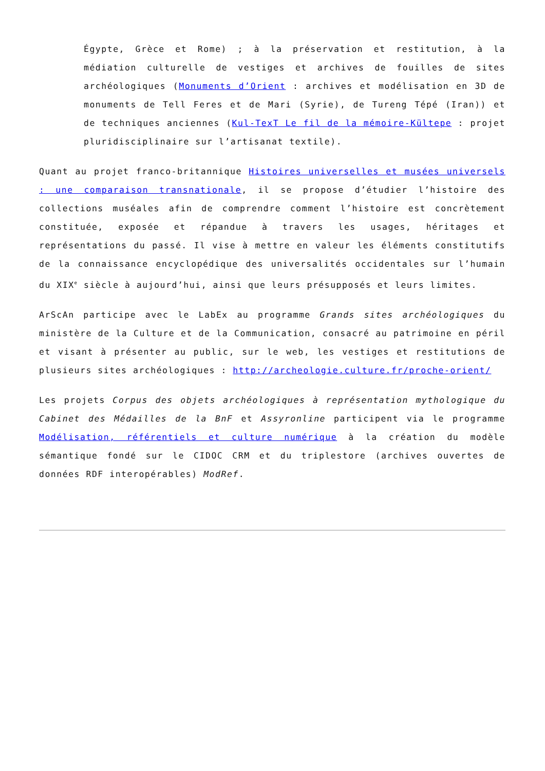Égypte, Grèce et Rome) ; à la préservation et restitution, à la médiation culturelle de vestiges et archives de fouilles de sites archéologiques (Monuments d’Orient : archives et modélisation en 3D de monuments de Tell Feres et de Mari (Syrie), de Tureng Tépé (Iran)) et de techniques anciennes (Kul-TexT Le fil de la mémoire-Kültepe : projet pluridisciplinaire sur l’artisanat textile).
Quant au projet franco-britannique Histoires universelles et musées universels : une comparaison transnationale, il se propose d’étudier l’histoire des collections muséales afin de comprendre comment l’histoire est concrètement constituée, exposée et répandue à travers les usages, héritages et représentations du passé. Il vise à mettre en valeur les éléments constitutifs de la connaissance encyclopédique des universalités occidentales sur l’humain du XIX<sup>e</sup> siècle à aujourd’hui, ainsi que leurs présupposés et leurs limites.
ArScAn participe avec le LabEx au programme Grands sites archéologiques du ministère de la Culture et de la Communication, consacré au patrimoine en péril et visant à présenter au public, sur le web, les vestiges et restitutions de plusieurs sites archéologiques : http://archeologie.culture.fr/proche-orient/
Les projets Corpus des objets archéologiques à représentation mythologique du Cabinet des Médailles de la BnF et Assyronline participent via le programme Modélisation, référentiels et culture numérique à la création du modèle sémantique fondé sur le CIDOC CRM et du triplestore (archives ouvertes de données RDF interopérables) ModRef.